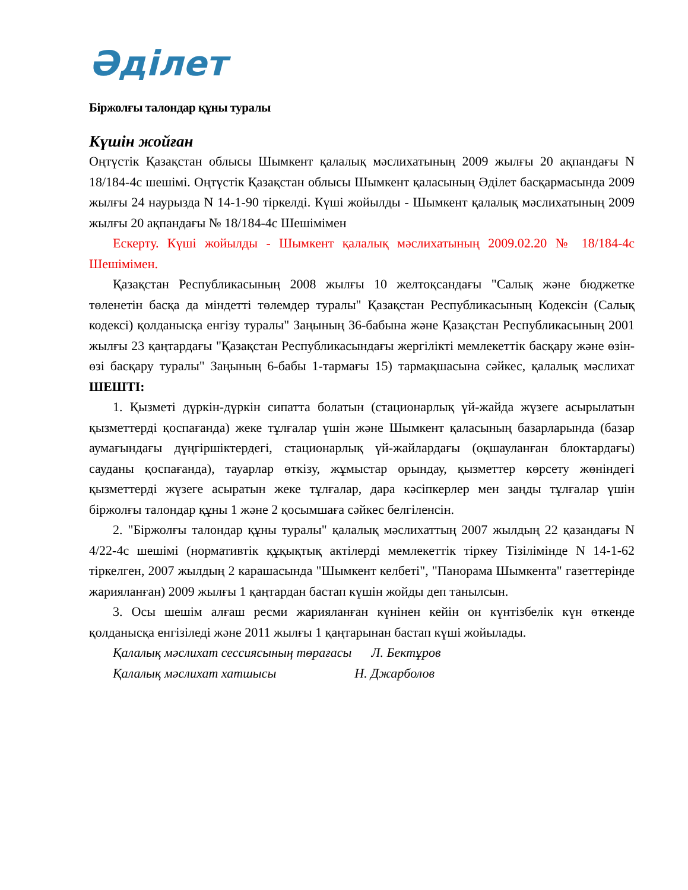Әділет
Біржолғы талондар құны туралы
Күшін жойған
Оңтүстік Қазақстан облысы Шымкент қалалық мәслихатының 2009 жылғы 20 ақпандағы N 18/184-4с шешімі. Оңтүстік Қазақстан облысы Шымкент қаласының Әділет басқармасында 2009 жылғы 24 наурызда N 14-1-90 тіркелді. Күші жойылды - Шымкент қалалық мәслихатының 2009 жылғы 20 ақпандағы № 18/184-4с Шешімімен
Ескерту. Күші жойылды - Шымкент қалалық мәслихатының 2009.02.20 № 18/184-4с Шешімімен.
Қазақстан Республикасының 2008 жылғы 10 желтоқсандағы "Салық және бюджетке төленетін басқа да міндетті төлемдер туралы" Қазақстан Республикасының Кодексін (Салық кодексі) қолданысқа енгізу туралы" Заңының 36-бабына және Қазақстан Республикасының 2001 жылғы 23 қаңтардағы "Қазақстан Республикасындағы жергілікті мемлекеттік басқару және өзін-өзі басқару туралы" Заңының 6-бабы 1-тармағы 15) тармақшасына сәйкес, қалалық мәслихат ШЕШТІ:
1. Қызметі дүркін-дүркін сипатта болатын (стационарлық үй-жайда жүзеге асырылатын қызметтерді қоспағанда) жеке тұлғалар үшін және Шымкент қаласының базарларында (базар аумағындағы дүңгіршіктердегі, стационарлық үй-жайлардағы (оқшауланған блоктардағы) сауданы қоспағанда), тауарлар өткізу, жұмыстар орындау, қызметтер көрсету жөніндегі қызметтерді жүзеге асыратын жеке тұлғалар, дара кәсіпкерлер мен заңды тұлғалар үшін біржолғы талондар құны 1 және 2 қосымшаға сәйкес белгіленсін.
2. "Біржолғы талондар құны туралы" қалалық мәслихаттың 2007 жылдың 22 қазандағы N 4/22-4с шешімі (нормативтік құқықтық актілерді мемлекеттік тіркеу Тізілімінде N 14-1-62 тіркелген, 2007 жылдың 2 карашасында "Шымкент келбеті", "Панорама Шымкента" газеттерінде жарияланған) 2009 жылғы 1 қаңтардан бастап күшін жойды деп танылсын.
3. Осы шешім алғаш ресми жарияланған күнінен кейін он күнтізбелік күн өткенде қолданысқа енгізіледі және 2011 жылғы 1 қаңтарынан бастап күші жойылады.
Қалалық мәслихат сессиясының төрағасы Л. Бектұров
Қалалық мәслихат хатшысы Н. Джарболов